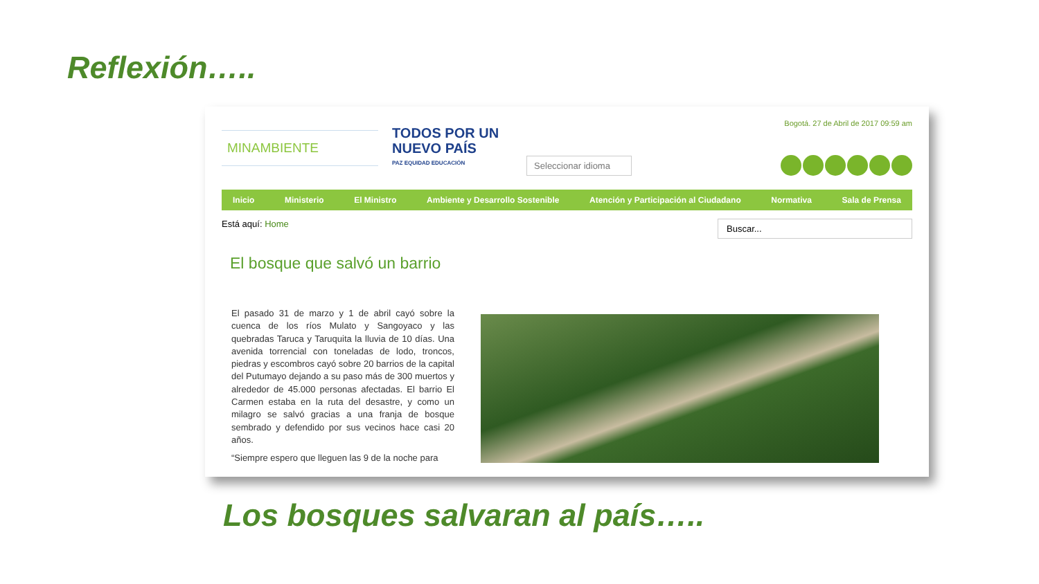Reflexión…..
MINAMBIENTE
TODOS POR UN
NUEVO PAÍS
PAZ EQUIDAD EDUCACIÓN
Seleccionar idioma
Bogotá. 27 de Abril de 2017 09:59 am
Inicio Ministerio El Ministro Ambiente y Desarrollo Sostenible Atención y Participación al Ciudadano Normativa Sala de Prensa
Está aquí: Home Buscar...
El bosque que salvó un barrio
El pasado 31 de marzo y 1 de abril cayó sobre la cuenca de los ríos Mulato y Sangoyaco y las quebradas Taruca y Taruquita la lluvia de 10 días. Una avenida torrencial con toneladas de lodo, troncos, piedras y escombros cayó sobre 20 barrios de la capital del Putumayo dejando a su paso más de 300 muertos y alrededor de 45.000 personas afectadas. El barrio El Carmen estaba en la ruta del desastre, y como un milagro se salvó gracias a una franja de bosque sembrado y defendido por sus vecinos hace casi 20 años.
“Siempre espero que lleguen las 9 de la noche para
Los bosques salvaran al país…..